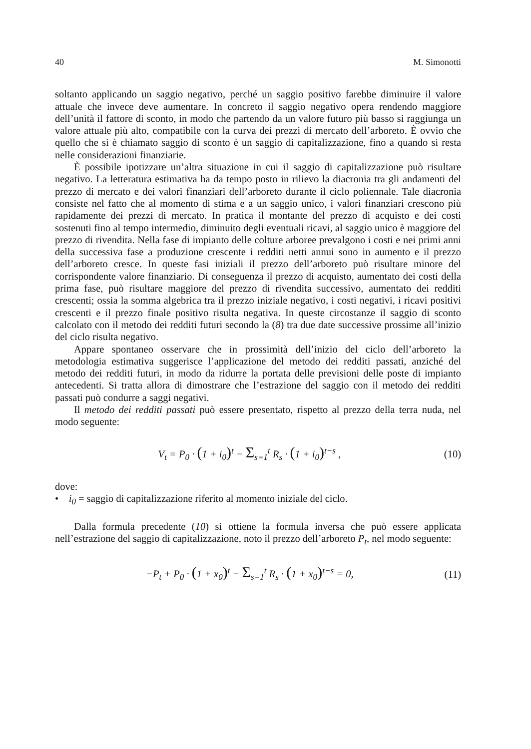40 M. Simonotti
soltanto applicando un saggio negativo, perché un saggio positivo farebbe diminuire il valore attuale che invece deve aumentare. In concreto il saggio negativo opera rendendo maggiore dell’unità il fattore di sconto, in modo che partendo da un valore futuro più basso si raggiunga un valore attuale più alto, compatibile con la curva dei prezzi di mercato dell’arboreto. È ovvio che quello che si è chiamato saggio di sconto è un saggio di capitalizzazione, fino a quando si resta nelle considerazioni finanziarie.
È possibile ipotizzare un’altra situazione in cui il saggio di capitalizzazione può risultare negativo. La letteratura estimativa ha da tempo posto in rilievo la diacronia tra gli andamenti del prezzo di mercato e dei valori finanziari dell’arboreto durante il ciclo poliennale. Tale diacronia consiste nel fatto che al momento di stima e a un saggio unico, i valori finanziari crescono più rapidamente dei prezzi di mercato. In pratica il montante del prezzo di acquisto e dei costi sostenuti fino al tempo intermedio, diminuito degli eventuali ricavi, al saggio unico è maggiore del prezzo di rivendita. Nella fase di impianto delle colture arboree prevalgono i costi e nei primi anni della successiva fase a produzione crescente i redditi netti annui sono in aumento e il prezzo dell’arboreto cresce. In queste fasi iniziali il prezzo dell’arboreto può risultare minore del corrispondente valore finanziario. Di conseguenza il prezzo di acquisto, aumentato dei costi della prima fase, può risultare maggiore del prezzo di rivendita successivo, aumentato dei redditi crescenti; ossia la somma algebrica tra il prezzo iniziale negativo, i costi negativi, i ricavi positivi crescenti e il prezzo finale positivo risulta negativa. In queste circostanze il saggio di sconto calcolato con il metodo dei redditi futuri secondo la (8) tra due date successive prossime all’inizio del ciclo risulta negativo.
Appare spontaneo osservare che in prossimità dell’inizio del ciclo dell’arboreto la metodologia estimativa suggerisce l’applicazione del metodo dei redditi passati, anziché del metodo dei redditi futuri, in modo da ridurre la portata delle previsioni delle poste di impianto antecedenti. Si tratta allora di dimostrare che l’estrazione del saggio con il metodo dei redditi passati può condurre a saggi negativi.
Il metodo dei redditi passati può essere presentato, rispetto al prezzo della terra nuda, nel modo seguente:
V<sub>t</sub> = P<sub>0</sub> · (1 + i<sub>0</sub>)<sup>t</sup> − Σ<sub>s=1</sub><sup>t</sup> R<sub>s</sub> · (1 + i<sub>0</sub>)<sup>t−s</sup> , (10)
dove:
• i<sub>0</sub> = saggio di capitalizzazione riferito al momento iniziale del ciclo.
Dalla formula precedente (10) si ottiene la formula inversa che può essere applicata nell’estrazione del saggio di capitalizzazione, noto il prezzo dell’arboreto P<sub>t</sub>, nel modo seguente:
−P<sub>t</sub> + P<sub>0</sub> · (1 + x<sub>0</sub>)<sup>t</sup> − Σ<sub>s=1</sub><sup>t</sup> R<sub>s</sub> · (1 + x<sub>0</sub>)<sup>t−s</sup> = 0, (11)